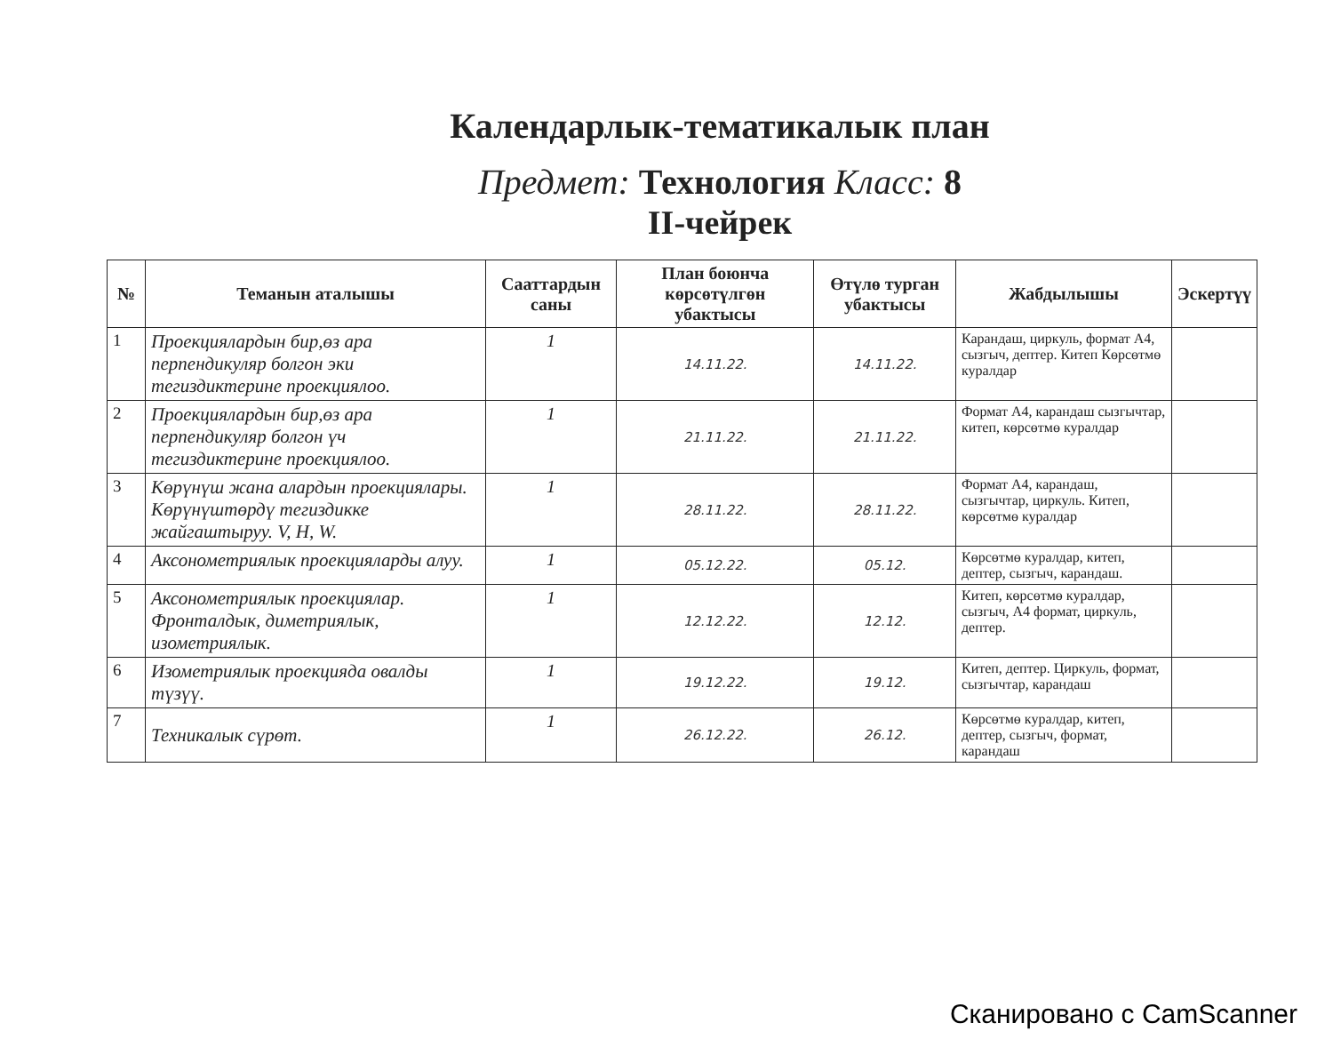Календарлык-тематикалык план
Предмет: Технология Класс: 8
II-чейрек
| № | Теманын аталышы | Сааттардын саны | План боюнча көрсөтүлгөн убактысы | Өтүлө турган убактысы | Жабдылышы | Эскертүү |
| --- | --- | --- | --- | --- | --- | --- |
| 1 | Проекциялардын бир,өз ара перпендикуляр болгон эки тегиздиктерине проекциялоо. | 1 | 14.11.22. | 14.11.22. | Карандаш, циркуль, формат А4, сызгыч, дептер. Китеп Көрсөтмө куралдар | |
| 2 | Проекциялардын бир,өз ара перпендикуляр болгон үч тегиздиктерине проекциялоо. | 1 | 21.11.22. | 21.11.22. | Формат А4, карандаш сызгычтар, китеп, көрсөтмө куралдар | |
| 3 | Көрүнүш жана алардын проекциялары. Көрүнүштөрдү тегиздикке жайгаштыруу. V, H, W. | 1 | 28.11.22. | 28.11.22. | Формат А4, карандаш, сызгычтар, циркуль. Китеп, көрсөтмө куралдар | |
| 4 | Аксонометриялык проекцияларды алуу. | 1 | 05.12.22. | 05.12. | Көрсөтмө куралдар, китеп, дептер, сызгыч, карандаш. | |
| 5 | Аксонометриялык проекциялар. Фронталдык, диметриялык, изометриялык. | 1 | 12.12.22. | 12.12. | Китеп, көрсөтмө куралдар, сызгыч, А4 формат, циркуль, дептер. | |
| 6 | Изометриялык проекцияда овалды түзүү. | 1 | 19.12.22. | 19.12. | Китеп, дептер. Циркуль, формат, сызгычтар, карандаш | |
| 7 | Техникалык сүрөт. | 1 | 26.12.22. | 26.12. | Көрсөтмө куралдар, китеп, дептер, сызгыч, формат, карандаш | |
Сканировано с CamScanner